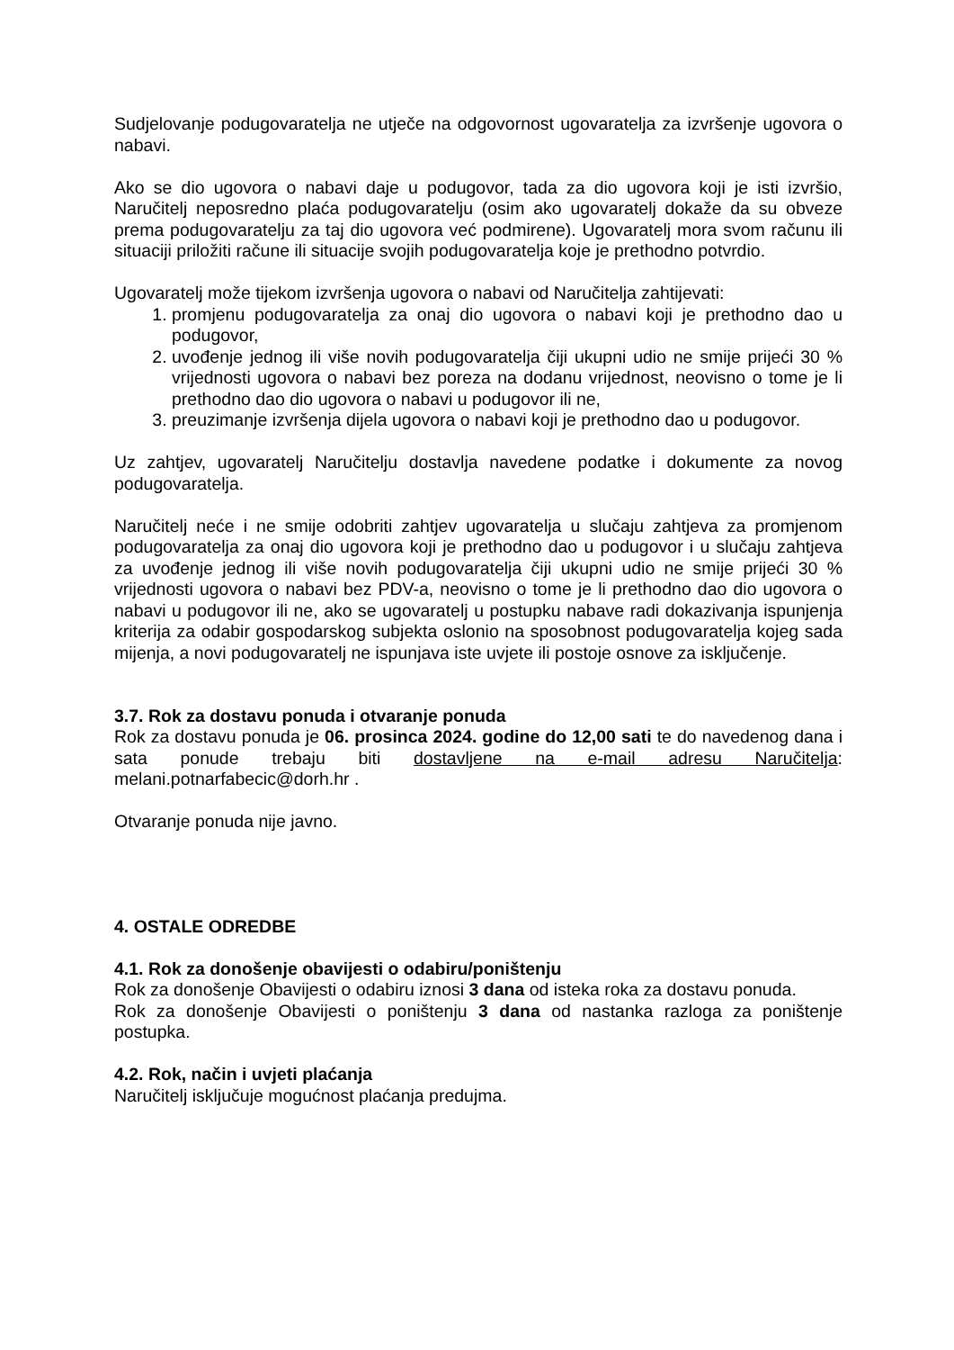Sudjelovanje podugovaratelja ne utječe na odgovornost ugovaratelja za izvršenje ugovora o nabavi.
Ako se dio ugovora o nabavi daje u podugovor, tada za dio ugovora koji je isti izvršio, Naručitelj neposredno plaća podugovaratelju (osim ako ugovaratelj dokaže da su obveze prema podugovaratelju za taj dio ugovora već podmirene). Ugovaratelj mora svom računu ili situaciji priložiti račune ili situacije svojih podugovaratelja koje je prethodno potvrdio.
Ugovaratelj može tijekom izvršenja ugovora o nabavi od Naručitelja zahtijevati:
1. promjenu podugovaratelja za onaj dio ugovora o nabavi koji je prethodno dao u podugovor,
2. uvođenje jednog ili više novih podugovaratelja čiji ukupni udio ne smije prijeći 30 % vrijednosti ugovora o nabavi bez poreza na dodanu vrijednost, neovisno o tome je li prethodno dao dio ugovora o nabavi u podugovor ili ne,
3. preuzimanje izvršenja dijela ugovora o nabavi koji je prethodno dao u podugovor.
Uz zahtjev, ugovaratelj Naručitelju dostavlja navedene podatke i dokumente za novog podugovaratelja.
Naručitelj neće i ne smije odobriti zahtjev ugovaratelja u slučaju zahtjeva za promjenom podugovaratelja za onaj dio ugovora koji je prethodno dao u podugovor i u slučaju zahtjeva za uvođenje jednog ili više novih podugovaratelja čiji ukupni udio ne smije prijeći 30 % vrijednosti ugovora o nabavi bez PDV-a, neovisno o tome je li prethodno dao dio ugovora o nabavi u podugovor ili ne, ako se ugovaratelj u postupku nabave radi dokazivanja ispunjenja kriterija za odabir gospodarskog subjekta oslonio na sposobnost podugovaratelja kojeg sada mijenja, a novi podugovaratelj ne ispunjava iste uvjete ili postoje osnove za isključenje.
3.7. Rok za dostavu ponuda i otvaranje ponuda
Rok za dostavu ponuda je 06. prosinca 2024. godine do 12,00 sati te do navedenog dana i sata ponude trebaju biti dostavljene na e-mail adresu Naručitelja: melani.potnarfabecic@dorh.hr .
Otvaranje ponuda nije javno.
4. OSTALE ODREDBE
4.1. Rok za donošenje obavijesti o odabiru/poništenju
Rok za donošenje Obavijesti o odabiru iznosi 3 dana od isteka roka za dostavu ponuda.
Rok za donošenje Obavijesti o poništenju 3 dana od nastanka razloga za poništenje postupka.
4.2. Rok, način i uvjeti plaćanja
Naručitelj isključuje mogućnost plaćanja predujma.